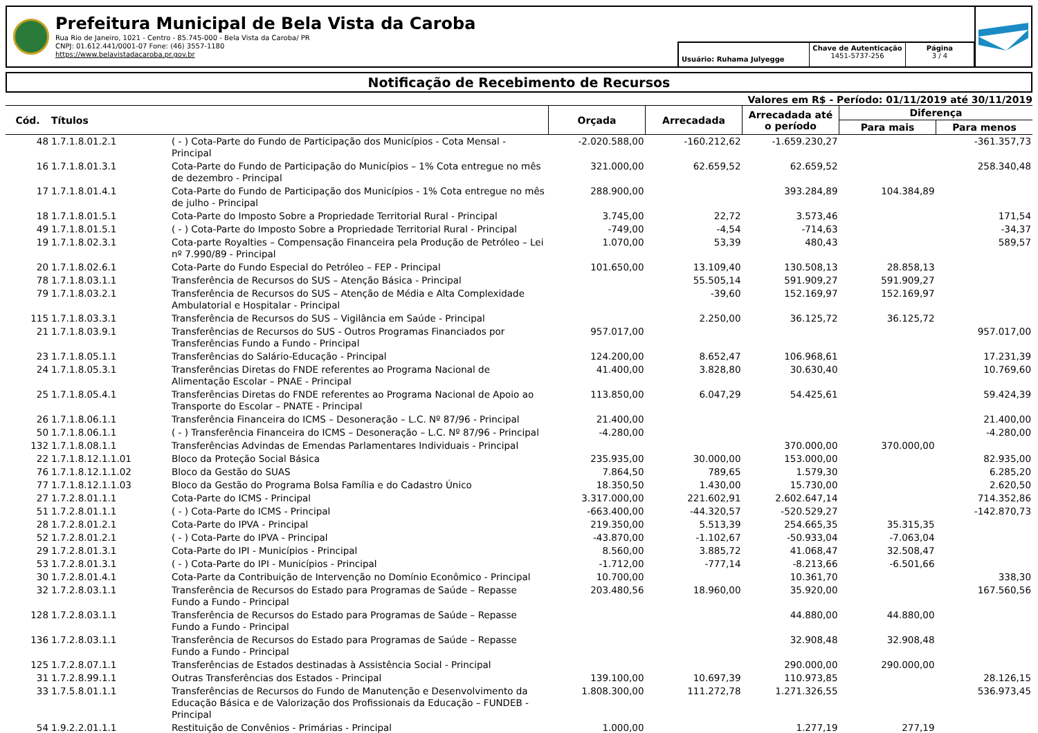Prefeitura Municipal de Bela Vista da Caroba
Rua Rio de Janeiro, 1021 - Centro - 85.745-000 - Bela Vista da Caroba/ PR
CNPJ: 01.612.441/0001-07 Fone: (46) 3557-1180
https://www.belavistadacaroba.pr.gov.br
Usuário: Ruhama Julyegge
Chave de Autenticação
1451-5737-256
Página
3 / 4
Notificação de Recebimento de Recursos
Valores em R$ - Período: 01/11/2019 até 30/11/2019
| Cód. | Títulos | | Orçada | Arrecadada | Arrecadada até o período | Diferença | |
| --- | --- | --- | --- | --- | --- | --- | --- |
| | | | | | | Para mais | Para menos |
| 48 | 1.7.1.8.01.2.1 | ( - ) Cota-Parte do Fundo de Participação dos Municípios - Cota Mensal - Principal | -2.020.588,00 | -160.212,62 | -1.659.230,27 | | -361.357,73 |
| 16 | 1.7.1.8.01.3.1 | Cota-Parte do Fundo de Participação do Municípios – 1% Cota entregue no mês de dezembro - Principal | 321.000,00 | 62.659,52 | 62.659,52 | | 258.340,48 |
| 17 | 1.7.1.8.01.4.1 | Cota-Parte do Fundo de Participação dos Municípios - 1% Cota entregue no mês de julho - Principal | 288.900,00 | | 393.284,89 | 104.384,89 | |
| 18 | 1.7.1.8.01.5.1 | Cota-Parte do Imposto Sobre a Propriedade Territorial Rural - Principal | 3.745,00 | 22,72 | 3.573,46 | | 171,54 |
| 49 | 1.7.1.8.01.5.1 | ( - ) Cota-Parte do Imposto Sobre a Propriedade Territorial Rural - Principal | -749,00 | -4,54 | -714,63 | | -34,37 |
| 19 | 1.7.1.8.02.3.1 | Cota-parte Royalties – Compensação Financeira pela Produção de Petróleo – Lei nº 7.990/89 - Principal | 1.070,00 | 53,39 | 480,43 | | 589,57 |
| 20 | 1.7.1.8.02.6.1 | Cota-Parte do Fundo Especial do Petróleo – FEP - Principal | 101.650,00 | 13.109,40 | 130.508,13 | 28.858,13 | |
| 78 | 1.7.1.8.03.1.1 | Transferência de Recursos do SUS – Atenção Básica - Principal | | 55.505,14 | 591.909,27 | 591.909,27 | |
| 79 | 1.7.1.8.03.2.1 | Transferência de Recursos do SUS – Atenção de Média e Alta Complexidade Ambulatorial e Hospitalar - Principal | | -39,60 | 152.169,97 | 152.169,97 | |
| 115 | 1.7.1.8.03.3.1 | Transferência de Recursos do SUS – Vigilância em Saúde - Principal | | 2.250,00 | 36.125,72 | 36.125,72 | |
| 21 | 1.7.1.8.03.9.1 | Transferências de Recursos do SUS - Outros Programas Financiados por Transferências Fundo a Fundo - Principal | 957.017,00 | | | | 957.017,00 |
| 23 | 1.7.1.8.05.1.1 | Transferências do Salário-Educação - Principal | 124.200,00 | 8.652,47 | 106.968,61 | | 17.231,39 |
| 24 | 1.7.1.8.05.3.1 | Transferências Diretas do FNDE referentes ao Programa Nacional de Alimentação Escolar – PNAE - Principal | 41.400,00 | 3.828,80 | 30.630,40 | | 10.769,60 |
| 25 | 1.7.1.8.05.4.1 | Transferências Diretas do FNDE referentes ao Programa Nacional de Apoio ao Transporte do Escolar – PNATE - Principal | 113.850,00 | 6.047,29 | 54.425,61 | | 59.424,39 |
| 26 | 1.7.1.8.06.1.1 | Transferência Financeira do ICMS – Desoneração – L.C. Nº 87/96 - Principal | 21.400,00 | | | | 21.400,00 |
| 50 | 1.7.1.8.06.1.1 | ( - ) Transferência Financeira do ICMS – Desoneração – L.C. Nº 87/96 - Principal | -4.280,00 | | | | -4.280,00 |
| 132 | 1.7.1.8.08.1.1 | Transferências Advindas de Emendas Parlamentares Individuais - Principal | | | 370.000,00 | 370.000,00 | |
| 22 | 1.7.1.8.12.1.1.01 | Bloco da Proteção Social Básica | 235.935,00 | 30.000,00 | 153.000,00 | | 82.935,00 |
| 76 | 1.7.1.8.12.1.1.02 | Bloco da Gestão do SUAS | 7.864,50 | 789,65 | 1.579,30 | | 6.285,20 |
| 77 | 1.7.1.8.12.1.1.03 | Bloco da Gestão do Programa Bolsa Família e do Cadastro Único | 18.350,50 | 1.430,00 | 15.730,00 | | 2.620,50 |
| 27 | 1.7.2.8.01.1.1 | Cota-Parte do ICMS - Principal | 3.317.000,00 | 221.602,91 | 2.602.647,14 | | 714.352,86 |
| 51 | 1.7.2.8.01.1.1 | ( - ) Cota-Parte do ICMS - Principal | -663.400,00 | -44.320,57 | -520.529,27 | | -142.870,73 |
| 28 | 1.7.2.8.01.2.1 | Cota-Parte do IPVA - Principal | 219.350,00 | 5.513,39 | 254.665,35 | 35.315,35 | |
| 52 | 1.7.2.8.01.2.1 | ( - ) Cota-Parte do IPVA - Principal | -43.870,00 | -1.102,67 | -50.933,04 | -7.063,04 | |
| 29 | 1.7.2.8.01.3.1 | Cota-Parte do IPI - Municípios - Principal | 8.560,00 | 3.885,72 | 41.068,47 | 32.508,47 | |
| 53 | 1.7.2.8.01.3.1 | ( - ) Cota-Parte do IPI - Municípios - Principal | -1.712,00 | -777,14 | -8.213,66 | -6.501,66 | |
| 30 | 1.7.2.8.01.4.1 | Cota-Parte da Contribuição de Intervenção no Domínio Econômico - Principal | 10.700,00 | | 10.361,70 | | 338,30 |
| 32 | 1.7.2.8.03.1.1 | Transferência de Recursos do Estado para Programas de Saúde – Repasse Fundo a Fundo - Principal | 203.480,56 | 18.960,00 | 35.920,00 | | 167.560,56 |
| 128 | 1.7.2.8.03.1.1 | Transferência de Recursos do Estado para Programas de Saúde – Repasse Fundo a Fundo - Principal | | | 44.880,00 | 44.880,00 | |
| 136 | 1.7.2.8.03.1.1 | Transferência de Recursos do Estado para Programas de Saúde – Repasse Fundo a Fundo - Principal | | | 32.908,48 | 32.908,48 | |
| 125 | 1.7.2.8.07.1.1 | Transferências de Estados destinadas à Assistência Social - Principal | | | 290.000,00 | 290.000,00 | |
| 31 | 1.7.2.8.99.1.1 | Outras Transferências dos Estados - Principal | 139.100,00 | 10.697,39 | 110.973,85 | | 28.126,15 |
| 33 | 1.7.5.8.01.1.1 | Transferências de Recursos do Fundo de Manutenção e Desenvolvimento da Educação Básica e de Valorização dos Profissionais da Educação – FUNDEB - Principal | 1.808.300,00 | 111.272,78 | 1.271.326,55 | | 536.973,45 |
| 54 | 1.9.2.2.01.1.1 | Restituição de Convênios - Primárias - Principal | 1.000,00 | | 1.277,19 | 277,19 | |